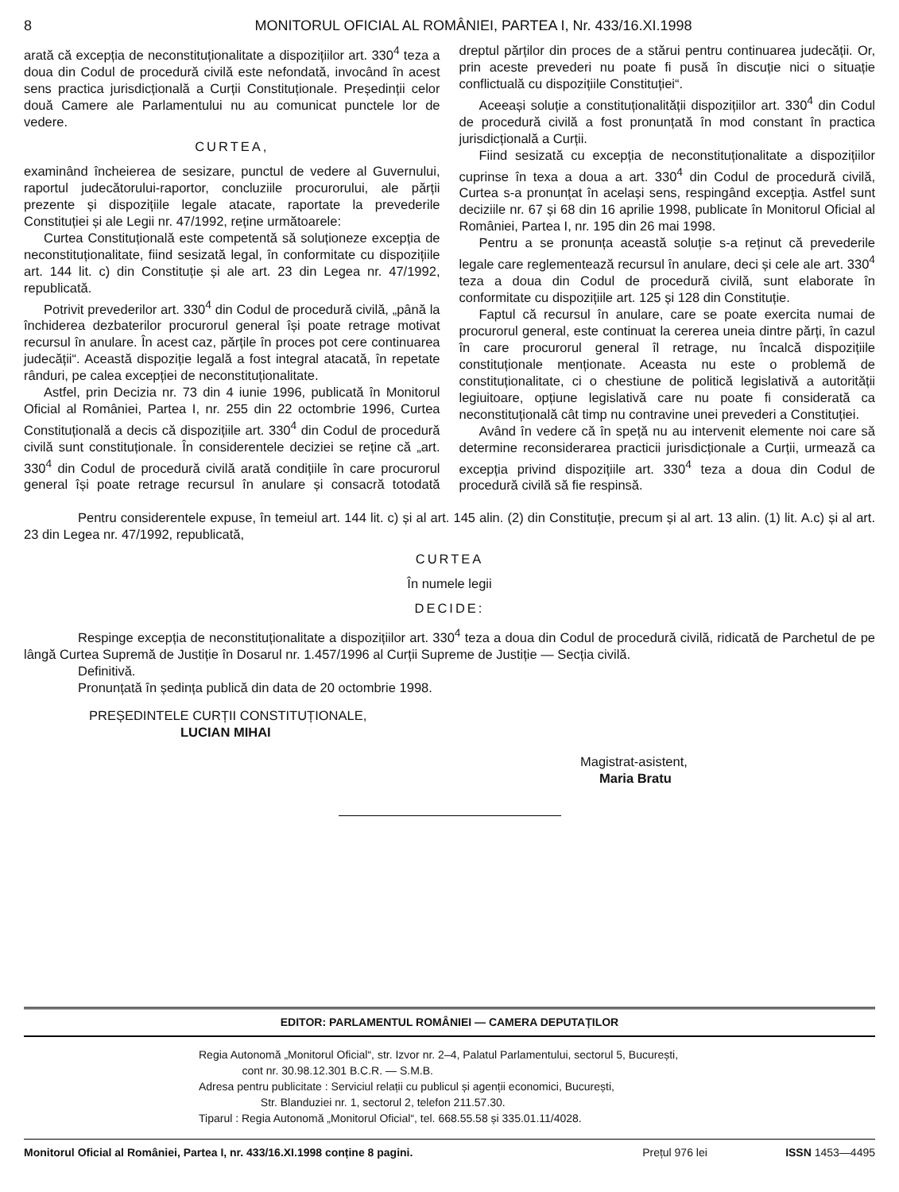8 MONITORUL OFICIAL AL ROMÂNIEI, PARTEA I, Nr. 433/16.XI.1998
arată că excepția de neconstituționalitate a dispozițiilor art. 330<sup>4</sup> teza a doua din Codul de procedură civilă este nefondată, invocând în acest sens practica jurisdicțională a Curții Constituționale. Președinții celor două Camere ale Parlamentului nu au comunicat punctele lor de vedere.
CURTEA,
examinând încheierea de sesizare, punctul de vedere al Guvernului, raportul judecătorului-raportor, concluziile procurorului, ale părții prezente și dispozițiile legale atacate, raportate la prevederile Constituției și ale Legii nr. 47/1992, reține următoarele:
Curtea Constituțională este competentă să soluționeze excepția de neconstituționalitate, fiind sesizată legal, în conformitate cu dispozițiile art. 144 lit. c) din Constituție și ale art. 23 din Legea nr. 47/1992, republicată.
Potrivit prevederilor art. 330<sup>4</sup> din Codul de procedură civilă, „până la închiderea dezbaterilor procurorul general își poate retrage motivat recursul în anulare. În acest caz, părțile în proces pot cere continuarea judecății“. Această dispoziție legală a fost integral atacată, în repetate rânduri, pe calea excepției de neconstituționalitate.
Astfel, prin Decizia nr. 73 din 4 iunie 1996, publicată în Monitorul Oficial al României, Partea I, nr. 255 din 22 octombrie 1996, Curtea Constituțională a decis că dispozițiile art. 330<sup>4</sup> din Codul de procedură civilă sunt constituționale. În considerentele deciziei se reține că „art. 330<sup>4</sup> din Codul de procedură civilă arată condițiile în care procurorul general își poate retrage recursul în anulare și consacră totodată dreptul părților din proces de a stărui pentru continuarea judecății. Or, prin aceste prevederi nu poate fi pusă în discuție nici o situație conflictuală cu dispozițiile Constituției“.
Aceeași soluție a constituționalității dispozițiilor art. 330<sup>4</sup> din Codul de procedură civilă a fost pronunțată în mod constant în practica jurisdicțională a Curții.
Fiind sesizată cu excepția de neconstituționalitate a dispozițiilor cuprinse în texa a doua a art. 330<sup>4</sup> din Codul de procedură civilă, Curtea s-a pronunțat în același sens, respingând excepția. Astfel sunt deciziile nr. 67 și 68 din 16 aprilie 1998, publicate în Monitorul Oficial al României, Partea I, nr. 195 din 26 mai 1998.
Pentru a se pronunța această soluție s-a reținut că prevederile legale care reglementează recursul în anulare, deci și cele ale art. 330<sup>4</sup> teza a doua din Codul de procedură civilă, sunt elaborate în conformitate cu dispozițiile art. 125 și 128 din Constituție.
Faptul că recursul în anulare, care se poate exercita numai de procurorul general, este continuat la cererea uneia dintre părți, în cazul în care procurorul general îl retrage, nu încalcă dispozițiile constituționale menționate. Aceasta nu este o problemă de constituționalitate, ci o chestiune de politică legislativă a autorității legiuitoare, opțiune legislativă care nu poate fi considerată ca neconstituțională cât timp nu contravine unei prevederi a Constituției.
Având în vedere că în speță nu au intervenit elemente noi care să determine reconsiderarea practicii jurisdicționale a Curții, urmează ca excepția privind dispozițiile art. 330<sup>4</sup> teza a doua din Codul de procedură civilă să fie respinsă.
Pentru considerentele expuse, în temeiul art. 144 lit. c) și al art. 145 alin. (2) din Constituție, precum și al art. 13 alin. (1) lit. A.c) și al art. 23 din Legea nr. 47/1992, republicată,
CURTEA
În numele legii
DECIDE:
Respinge excepția de neconstituționalitate a dispozițiilor art. 330<sup>4</sup> teza a doua din Codul de procedură civilă, ridicată de Parchetul de pe lângă Curtea Supremă de Justiție în Dosarul nr. 1.457/1996 al Curții Supreme de Justiție — Secția civilă.
Definitivă.
Pronunțată în ședința publică din data de 20 octombrie 1998.
PREȘEDINTELE CURȚII CONSTITUȚIONALE,
LUCIAN MIHAI
Magistrat-asistent,
Maria Bratu
EDITOR: PARLAMENTUL ROMÂNIEI — CAMERA DEPUTAȚILOR
Regia Autonomă „Monitorul Oficial“, str. Izvor nr. 2–4, Palatul Parlamentului, sectorul 5, București,
cont nr. 30.98.12.301 B.C.R. — S.M.B.
Adresa pentru publicitate : Serviciul relații cu publicul și agenții economici, București,
Str. Blanduziei nr. 1, sectorul 2, telefon 211.57.30.
Tiparul : Regia Autonomă „Monitorul Oficial“, tel. 668.55.58 și 335.01.11/4028.
Monitorul Oficial al României, Partea I, nr. 433/16.XI.1998 conține 8 pagini. Prețul 976 lei ISSN 1453—4495